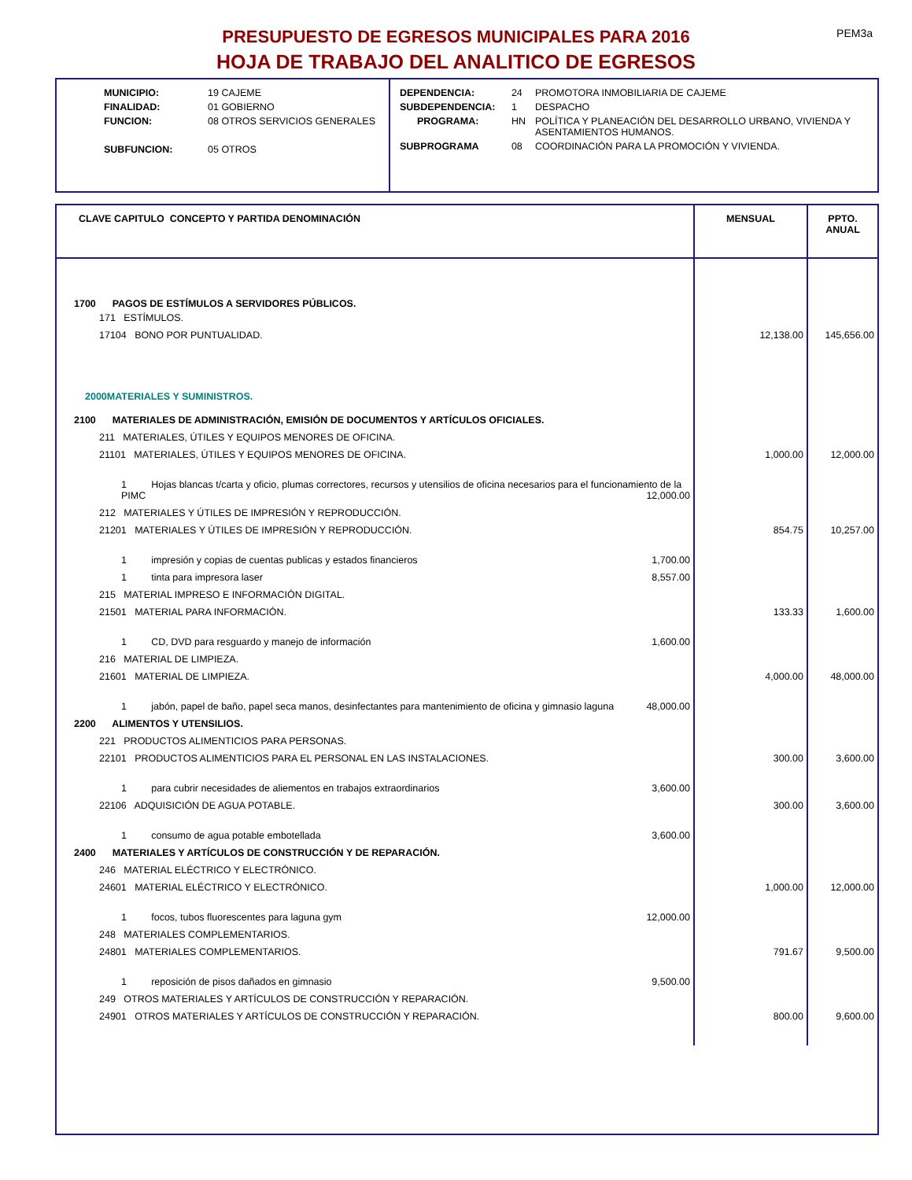PEM3a
PRESUPUESTO DE EGRESOS MUNICIPALES PARA 2016
HOJA DE TRABAJO DEL ANALITICO DE EGRESOS
| MUNICIPIO: | 19 CAJEME |
| FINALIDAD: | 01 GOBIERNO |
| FUNCION: | 08 OTROS SERVICIOS GENERALES |
| SUBFUNCION: | 05 OTROS |
| DEPENDENCIA: | 24 | PROMOTORA INMOBILIARIA DE CAJEME |
| SUBDEPENDENCIA: | 1 | DESPACHO |
| PROGRAMA: | HN | POLÍTICA Y PLANEACIÓN DEL DESARROLLO URBANO, VIVIENDA Y ASENTAMIENTOS HUMANOS. |
| SUBPROGRAMA | 08 | COORDINACIÓN PARA LA PROMOCIÓN Y VIVIENDA. |
| CLAVE CAPITULO CONCEPTO Y PARTIDA DENOMINACIÓN | MENSUAL | PPTO. ANUAL |
| --- | --- | --- |
| 1700 PAGOS DE ESTÍMULOS A SERVIDORES PÚBLICOS. | | |
| 171 ESTÍMULOS. | | |
| 17104 BONO POR PUNTUALIDAD. | 12,138.00 | 145,656.00 |
| 2000MATERIALES Y SUMINISTROS. | | |
| 2100 MATERIALES DE ADMINISTRACIÓN, EMISIÓN DE DOCUMENTOS Y ARTÍCULOS OFICIALES. | | |
| 211 MATERIALES, ÚTILES Y EQUIPOS MENORES DE OFICINA. | | |
| 21101 MATERIALES, ÚTILES Y EQUIPOS MENORES DE OFICINA. | 1,000.00 | 12,000.00 |
| 1 Hojas blancas t/carta y oficio, plumas correctores, recursos y utensilios de oficina necesarios para el funcionamiento de la PIMC 12,000.00 | | |
| 212 MATERIALES Y ÚTILES DE IMPRESIÓN Y REPRODUCCIÓN. | | |
| 21201 MATERIALES Y ÚTILES DE IMPRESIÓN Y REPRODUCCIÓN. | 854.75 | 10,257.00 |
| 1 impresión y copias de cuentas publicas y estados financieros 1,700.00 | | |
| 1 tinta para impresora laser 8,557.00 | | |
| 215 MATERIAL IMPRESO E INFORMACIÓN DIGITAL. | | |
| 21501 MATERIAL PARA INFORMACIÓN. | 133.33 | 1,600.00 |
| 1 CD, DVD para resguardo y manejo de información 1,600.00 | | |
| 216 MATERIAL DE LIMPIEZA. | | |
| 21601 MATERIAL DE LIMPIEZA. | 4,000.00 | 48,000.00 |
| 1 jabón, papel de baño, papel seca manos, desinfectantes para mantenimiento de oficina y gimnasio laguna 48,000.00 | | |
| 2200 ALIMENTOS Y UTENSILIOS. | | |
| 221 PRODUCTOS ALIMENTICIOS PARA PERSONAS. | | |
| 22101 PRODUCTOS ALIMENTICIOS PARA EL PERSONAL EN LAS INSTALACIONES. | 300.00 | 3,600.00 |
| 1 para cubrir necesidades de aliementos en trabajos extraordinarios 3,600.00 | | |
| 22106 ADQUISICIÓN DE AGUA POTABLE. | 300.00 | 3,600.00 |
| 1 consumo de agua potable embotellada 3,600.00 | | |
| 2400 MATERIALES Y ARTÍCULOS DE CONSTRUCCIÓN Y DE REPARACIÓN. | | |
| 246 MATERIAL ELÉCTRICO Y ELECTRÓNICO. | | |
| 24601 MATERIAL ELÉCTRICO Y ELECTRÓNICO. | 1,000.00 | 12,000.00 |
| 1 focos, tubos fluorescentes para laguna gym 12,000.00 | | |
| 248 MATERIALES COMPLEMENTARIOS. | | |
| 24801 MATERIALES COMPLEMENTARIOS. | 791.67 | 9,500.00 |
| 1 reposición de pisos dañados en gimnasio 9,500.00 | | |
| 249 OTROS MATERIALES Y ARTÍCULOS DE CONSTRUCCIÓN Y REPARACIÓN. | | |
| 24901 OTROS MATERIALES Y ARTÍCULOS DE CONSTRUCCIÓN Y REPARACIÓN. | 800.00 | 9,600.00 |